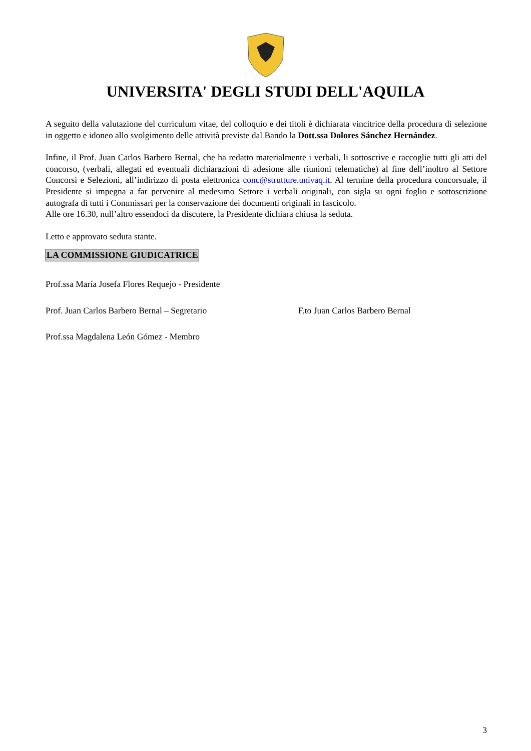UNIVERSITA' DEGLI STUDI DELL'AQUILA
A seguito della valutazione del curriculum vitae, del colloquio e dei titoli è dichiarata vincitrice della procedura di selezione in oggetto e idoneo allo svolgimento delle attività previste dal Bando la Dott.ssa Dolores Sánchez Hernández.
Infine, il Prof. Juan Carlos Barbero Bernal, che ha redatto materialmente i verbali, li sottoscrive e raccoglie tutti gli atti del concorso, (verbali, allegati ed eventuali dichiarazioni di adesione alle riunioni telematiche) al fine dell’inoltro al Settore Concorsi e Selezioni, all’indirizzo di posta elettronica conc@strutture.univaq.it. Al termine della procedura concorsuale, il Presidente si impegna a far pervenire al medesimo Settore i verbali originali, con sigla su ogni foglio e sottoscrizione autografa di tutti i Commissari per la conservazione dei documenti originali in fascicolo.
Alle ore 16.30, null’altro essendoci da discutere, la Presidente dichiara chiusa la seduta.
Letto e approvato seduta stante.
LA COMMISSIONE GIUDICATRICE
Prof.ssa María Josefa Flores Requejo - Presidente
Prof. Juan Carlos Barbero Bernal – Segretario F.to Juan Carlos Barbero Bernal
Prof.ssa Magdalena León Gómez - Membro
3